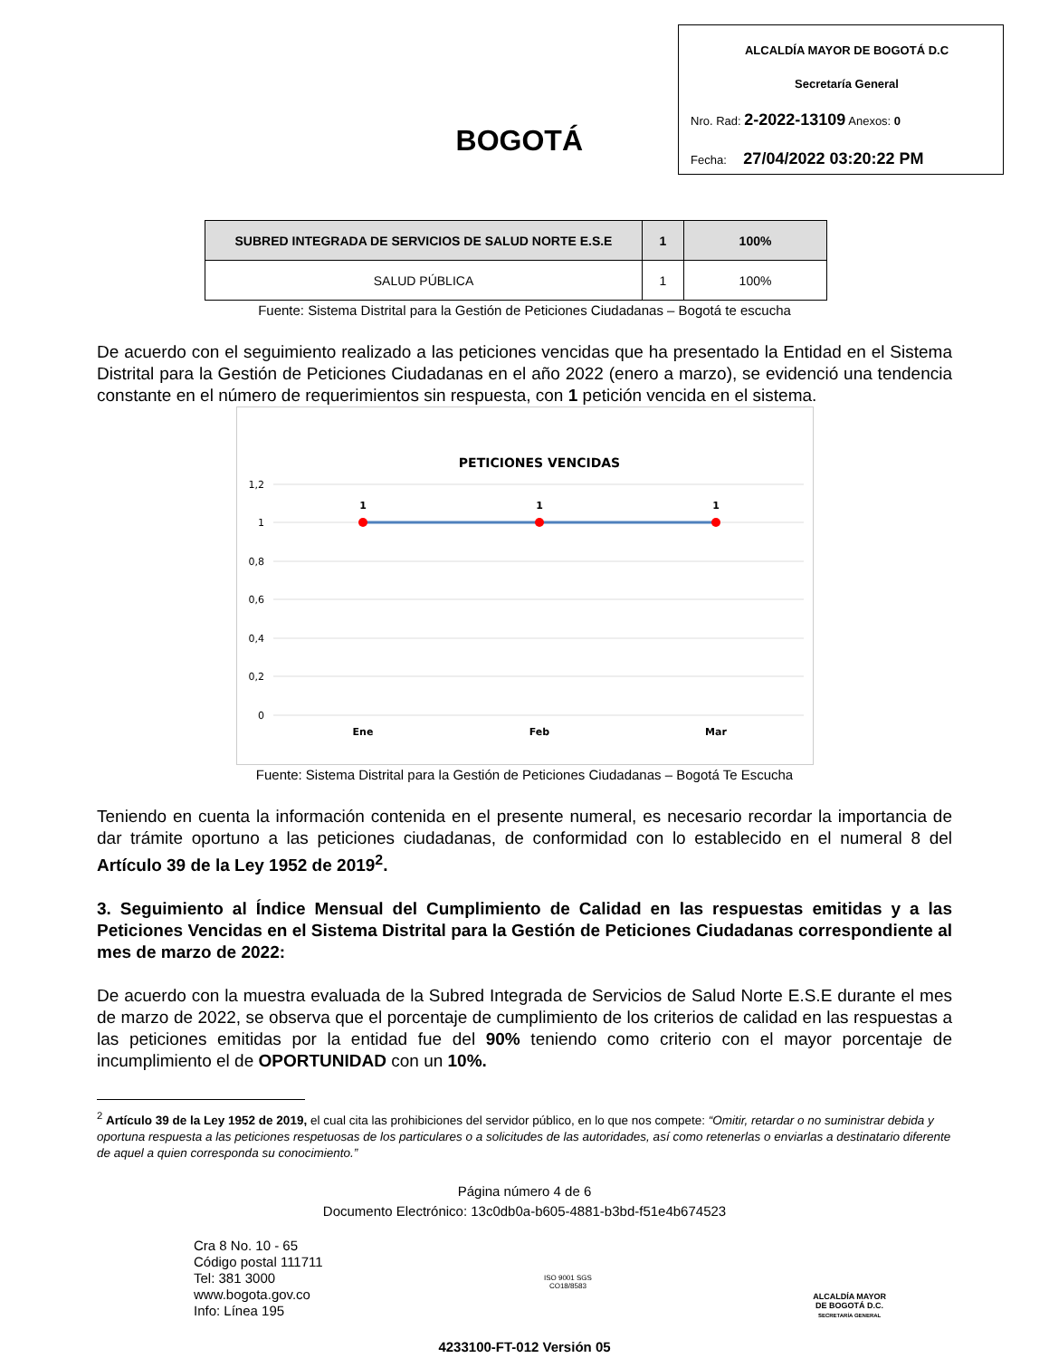BOGOTÁ
ALCALDÍA MAYOR DE BOGOTÁ D.C
Secretaría General
Nro. Rad: 2-2022-13109 Anexos: 0
Fecha: 27/04/2022 03:20:22 PM
| SUBRED INTEGRADA DE SERVICIOS DE SALUD NORTE E.S.E | 1 | 100% |
| SALUD PÚBLICA | 1 | 100% |
Fuente: Sistema Distrital para la Gestión de Peticiones Ciudadanas – Bogotá te escucha
De acuerdo con el seguimiento realizado a las peticiones vencidas que ha presentado la Entidad en el Sistema Distrital para la Gestión de Peticiones Ciudadanas en el año 2022 (enero a marzo), se evidenció una tendencia constante en el número de requerimientos sin respuesta, con 1 petición vencida en el sistema.
PETICIONES VENCIDAS
1,2
1
0,8
0,6
0,4
0,2
0
1
1
1
Ene
Feb
Mar
Fuente: Sistema Distrital para la Gestión de Peticiones Ciudadanas – Bogotá Te Escucha
Teniendo en cuenta la información contenida en el presente numeral, es necesario recordar la importancia de dar trámite oportuno a las peticiones ciudadanas, de conformidad con lo establecido en el numeral 8 del Artículo 39 de la Ley 1952 de 2019<sup>2</sup>.
3. Seguimiento al Índice Mensual del Cumplimiento de Calidad en las respuestas emitidas y a las Peticiones Vencidas en el Sistema Distrital para la Gestión de Peticiones Ciudadanas correspondiente al mes de marzo de 2022:
De acuerdo con la muestra evaluada de la Subred Integrada de Servicios de Salud Norte E.S.E durante el mes de marzo de 2022, se observa que el porcentaje de cumplimiento de los criterios de calidad en las respuestas a las peticiones emitidas por la entidad fue del 90% teniendo como criterio con el mayor porcentaje de incumplimiento el de OPORTUNIDAD con un 10%.
<sup>2</sup> Artículo 39 de la Ley 1952 de 2019, el cual cita las prohibiciones del servidor público, en lo que nos compete: “Omitir, retardar o no suministrar debida y oportuna respuesta a las peticiones respetuosas de los particulares o a solicitudes de las autoridades, así como retenerlas o enviarlas a destinatario diferente de aquel a quien corresponda su conocimiento.”
Página número 4 de 6
Documento Electrónico: 13c0db0a-b605-4881-b3bd-f51e4b674523
Cra 8 No. 10 - 65
Código postal 111711
Tel: 381 3000
www.bogota.gov.co
Info: Línea 195
ISO 9001 SGS
CO18/8583
ALCALDÍA MAYOR
DE BOGOTÁ D.C.
SECRETARÍA GENERAL
4233100-FT-012 Versión 05